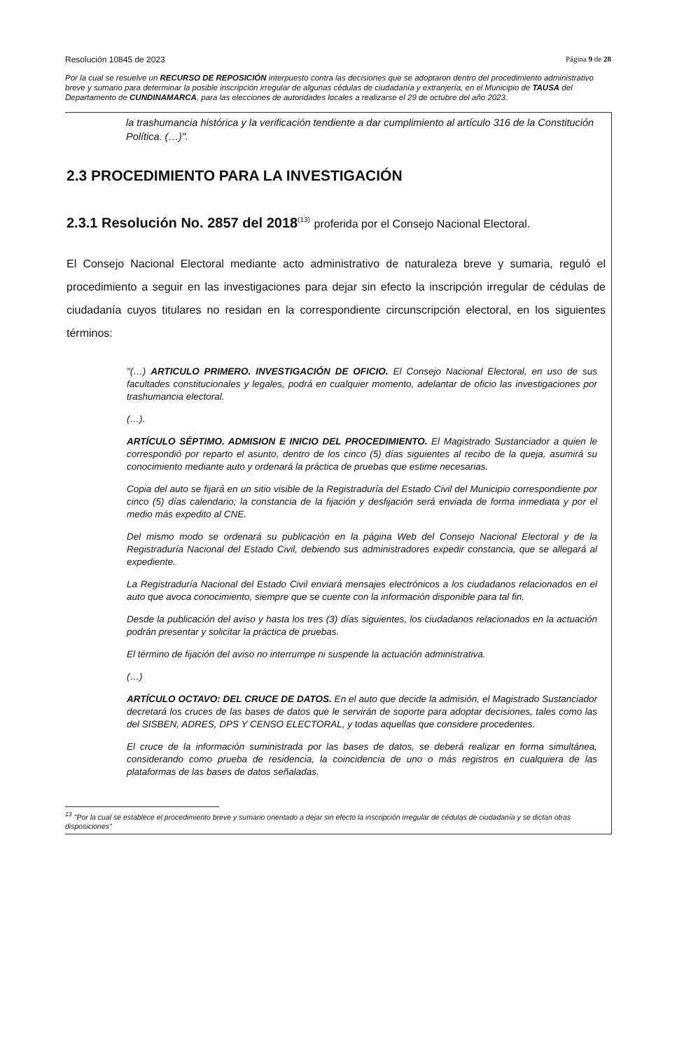Resolución 10845 de 2023 Página 9 de 28
Por la cual se resuelve un RECURSO DE REPOSICIÓN interpuesto contra las decisiones que se adoptaron dentro del procedimiento administrativo breve y sumario para determinar la posible inscripción irregular de algunas cédulas de ciudadanía y extranjería, en el Municipio de TAUSA del Departamento de CUNDINAMARCA, para las elecciones de autoridades locales a realizarse el 29 de octubre del año 2023.
la trashumancia histórica y la verificación tendiente a dar cumplimiento al artículo 316 de la Constitución Política. (…)".
2.3 PROCEDIMIENTO PARA LA INVESTIGACIÓN
2.3.1 Resolución No. 2857 del 2018<sup>(13)</sup> proferida por el Consejo Nacional Electoral.
El Consejo Nacional Electoral mediante acto administrativo de naturaleza breve y sumaria, reguló el procedimiento a seguir en las investigaciones para dejar sin efecto la inscripción irregular de cédulas de ciudadanía cuyos titulares no residan en la correspondiente circunscripción electoral, en los siguientes términos:
"(…) ARTICULO PRIMERO. INVESTIGACIÓN DE OFICIO. El Consejo Nacional Electoral, en uso de sus facultades constitucionales y legales, podrá en cualquier momento, adelantar de oficio las investigaciones por trashumancia electoral.
(…).
ARTÍCULO SÉPTIMO. ADMISION E INICIO DEL PROCEDIMIENTO. El Magistrado Sustanciador a quien le correspondió por reparto el asunto, dentro de los cinco (5) días siguientes al recibo de la queja, asumirá su conocimiento mediante auto y ordenará la práctica de pruebas que estime necesarias.
Copia del auto se fijará en un sitio visible de la Registraduría del Estado Civil del Municipio correspondiente por cinco (5) días calendario; la constancia de la fijación y desfijación será enviada de forma inmediata y por el medio más expedito al CNE.
Del mismo modo se ordenará su publicación en la página Web del Consejo Nacional Electoral y de la Registraduría Nacional del Estado Civil, debiendo sus administradores expedir constancia, que se allegará al expediente.
La Registraduría Nacional del Estado Civil enviará mensajes electrónicos a los ciudadanos relacionados en el auto que avoca conocimiento, siempre que se cuente con la información disponible para tal fin.
Desde la publicación del aviso y hasta los tres (3) días siguientes, los ciudadanos relacionados en la actuación podrán presentar y solicitar la práctica de pruebas.
El término de fijación del aviso no interrumpe ni suspende la actuación administrativa.
(…)
ARTÍCULO OCTAVO: DEL CRUCE DE DATOS. En el auto que decide la admisión, el Magistrado Sustanciador decretará los cruces de las bases de datos que le servirán de soporte para adoptar decisiones, tales como las del SISBEN, ADRES, DPS Y CENSO ELECTORAL, y todas aquellas que considere procedentes.
El cruce de la información suministrada por las bases de datos, se deberá realizar en forma simultánea, considerando como prueba de residencia, la coincidencia de uno o más registros en cualquiera de las plataformas de las bases de datos señaladas.
<sup>13</sup> "Por la cual se establece el procedimiento breve y sumario orientado a dejar sin efecto la inscripción irregular de cédulas de ciudadanía y se dictan otras disposiciones"